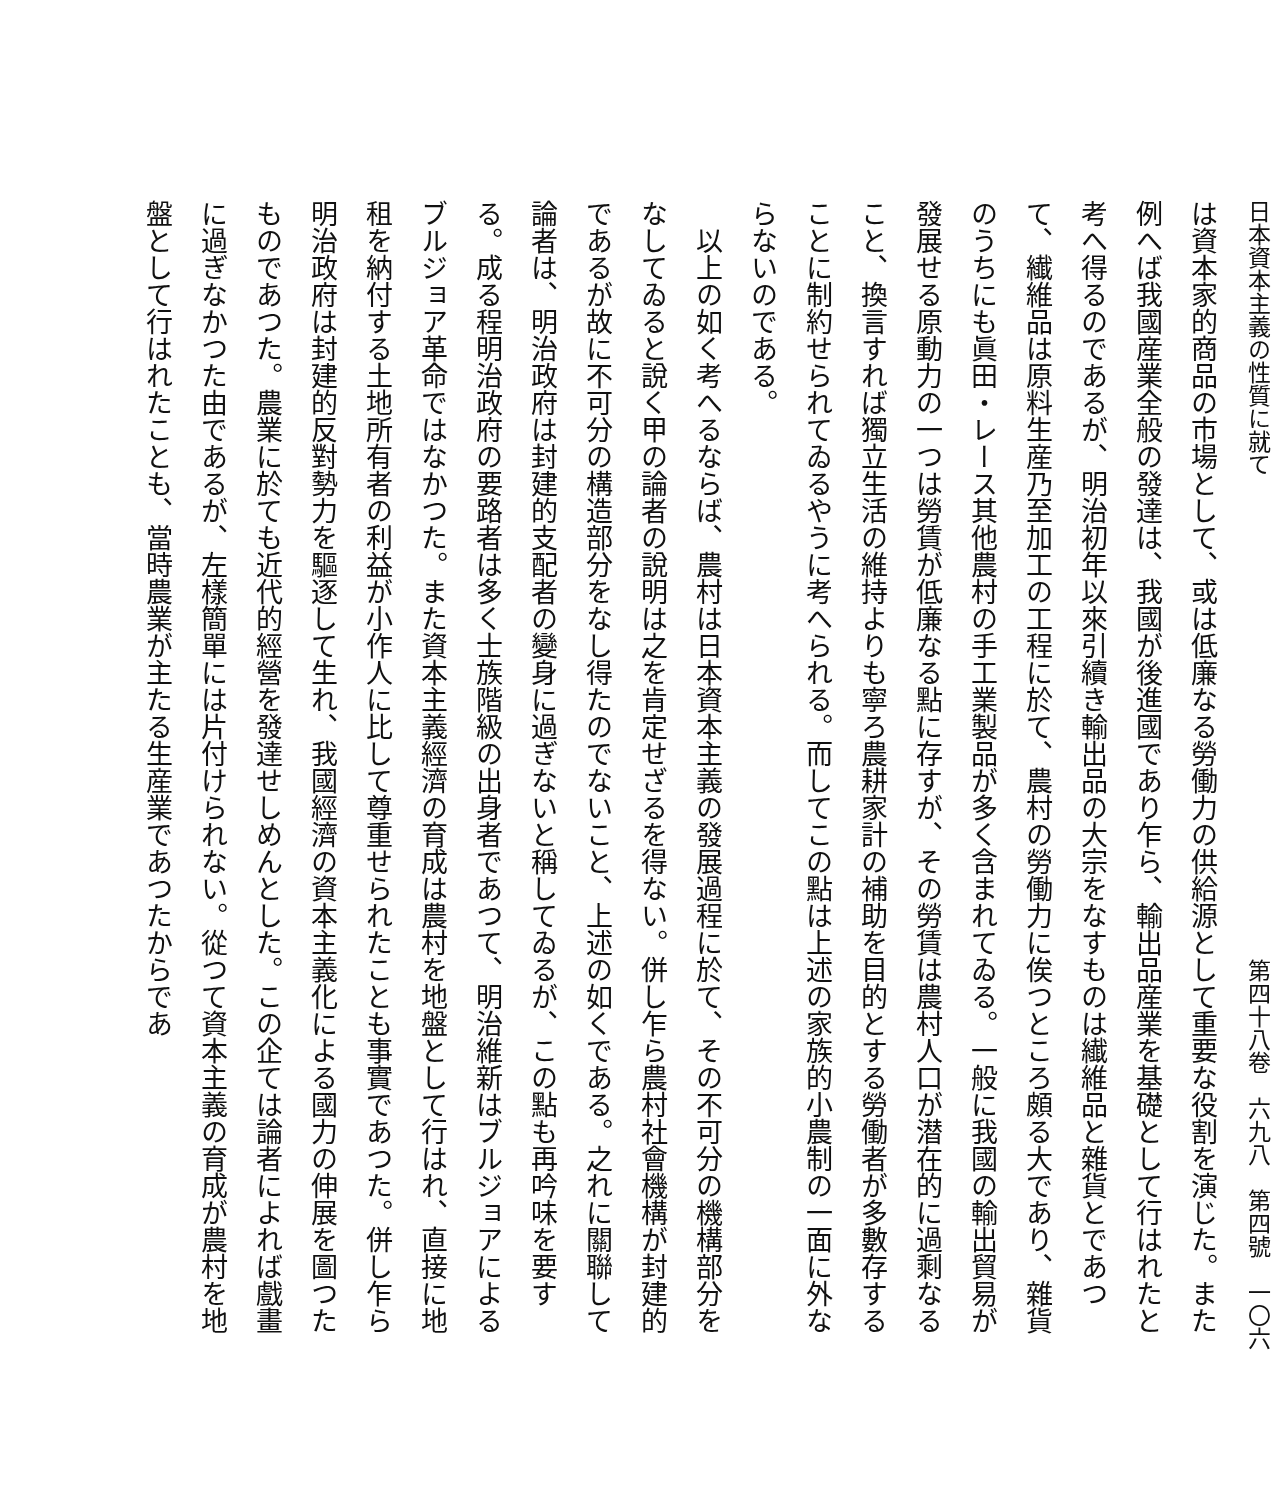日本資本主義の性質に就て 第四十八卷　六九八　第四號　一〇六
は資本家的商品の市場として、或は低廉なる勞働力の供給源として重要な役割を演じた。また例へば我國産業全般の發達は、我國が後進國であり乍ら、輸出品産業を基礎として行はれたと考へ得るのであるが、明治初年以來引續き輸出品の大宗をなすものは纎維品と雜貨とであつて、纎維品は原料生産乃至加工の工程に於て、農村の勞働力に俟つところ頗る大であり、雜貨のうちにも眞田・レース其他農村の手工業製品が多く含まれてゐる。一般に我國の輸出貿易が發展せる原動力の一つは勞賃が低廉なる點に存すが、その勞賃は農村人口が潜在的に過剩なること、換言すれば獨立生活の維持よりも寧ろ農耕家計の補助を目的とする勞働者が多數存することに制約せられてゐるやうに考へられる。而してこの點は上述の家族的小農制の一面に外ならないのである。
　以上の如く考へるならば、農村は日本資本主義の發展過程に於て、その不可分の機構部分をなしてゐると說く甲の論者の說明は之を肯定せざるを得ない。併し乍ら農村社會機構が封建的であるが故に不可分の構造部分をなし得たのでないこと、上述の如くである。之れに關聯して論者は、明治政府は封建的支配者の變身に過ぎないと稱してゐるが、この點も再吟味を要する。成る程明治政府の要路者は多く士族階級の出身者であつて、明治維新はブルジョアによるブルジョア革命ではなかつた。また資本主義經濟の育成は農村を地盤として行はれ、直接に地租を納付する土地所有者の利益が小作人に比して尊重せられたことも事實であつた。併し乍ら明治政府は封建的反對勢力を驅逐して生れ、我國經濟の資本主義化による國力の伸展を圖つたものであつた。農業に於ても近代的經營を發達せしめんとした。この企ては論者によれば戲畫に過ぎなかつた由であるが、左樣簡單には片付けられない。從つて資本主義の育成が農村を地盤として行はれたことも、當時農業が主たる生産業であつたからであ